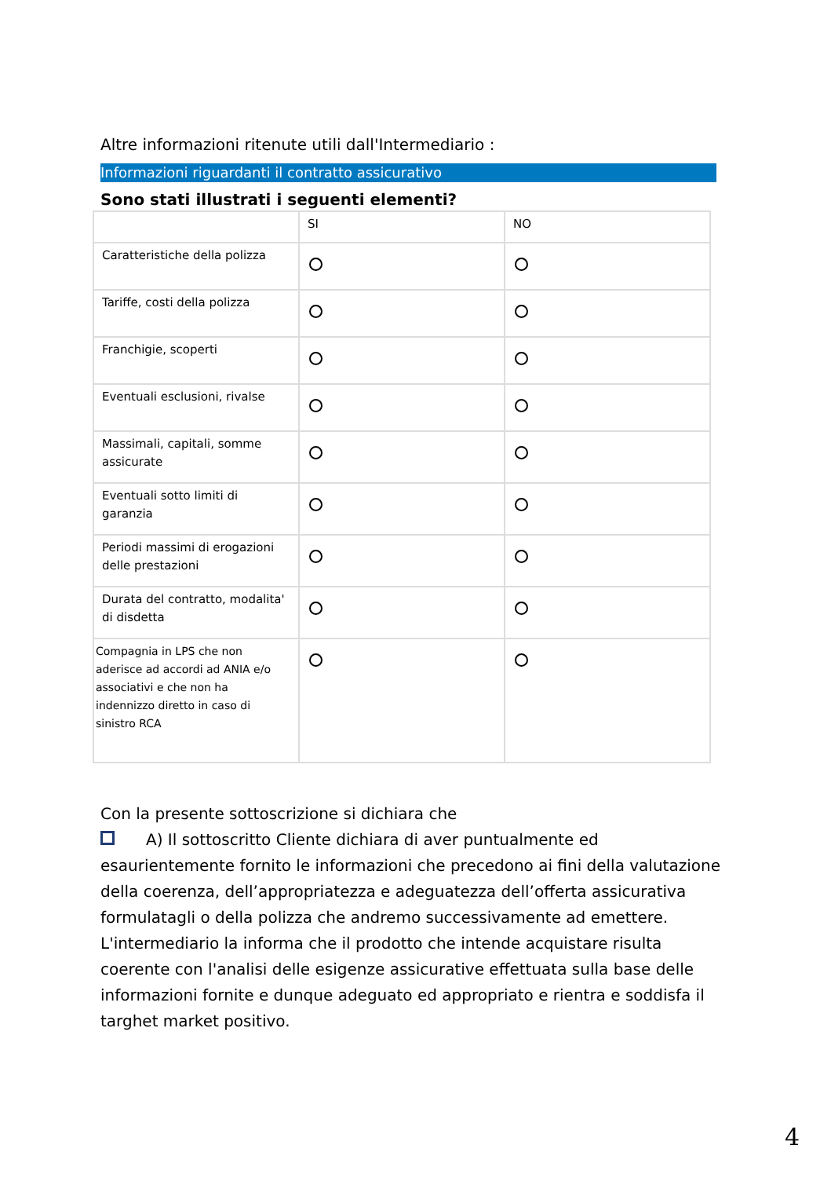Altre informazioni ritenute utili dall'Intermediario :
Informazioni riguardanti il contratto assicurativo
Sono stati illustrati i seguenti elementi?
| | SI | NO |
| Caratteristiche della polizza | | |
| Tariffe, costi della polizza | | |
| Franchigie, scoperti | | |
| Eventuali esclusioni, rivalse | | |
| Massimali, capitali, somme assicurate | | |
| Eventuali sotto limiti di garanzia | | |
| Periodi massimi di erogazioni delle prestazioni | | |
| Durata del contratto, modalita' di disdetta | | |
| Compagnia in LPS che non aderisce ad accordi ad ANIA e/o associativi e che non ha indennizzo diretto in caso di sinistro RCA | | |
Con la presente sottoscrizione si dichiara che
A) Il sottoscritto Cliente dichiara di aver puntualmente ed esaurientemente fornito le informazioni che precedono ai fini della valutazione della coerenza, dell’appropriatezza e adeguatezza dell’offerta assicurativa formulatagli o della polizza che andremo successivamente ad emettere. L'intermediario la informa che il prodotto che intende acquistare risulta coerente con l'analisi delle esigenze assicurative effettuata sulla base delle informazioni fornite e dunque adeguato ed appropriato e rientra e soddisfa il targhet market positivo.
4